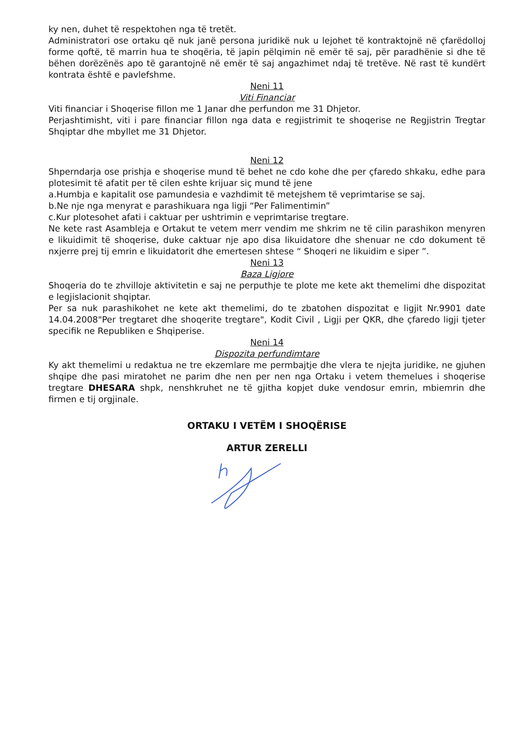ky nen, duhet të respektohen nga të tretët.
Administratori ose ortaku që nuk janë persona juridikë nuk u lejohet të kontraktojnë në çfarëdolloj forme qoftë, të marrin hua te shoqëria, të japin pëlqimin në emër të saj, për paradhënie si dhe të bëhen dorëzënës apo të garantojnë në emër të saj angazhimet ndaj të tretëve. Në rast të kundërt kontrata është e pavlefshme.
Neni 11
Viti Financiar
Viti financiar i Shoqerise fillon me 1 Janar dhe perfundon me 31 Dhjetor.
Perjashtimisht, viti i pare financiar fillon nga data e regjistrimit te shoqerise ne Regjistrin Tregtar Shqiptar dhe mbyllet me 31 Dhjetor.
Neni 12
Shperndarja ose prishja e shoqerise mund të behet ne cdo kohe dhe per çfaredo shkaku, edhe para plotesimit të afatit per të cilen eshte krijuar siç mund të jene
a.Humbja e kapitalit ose pamundesia e vazhdimit të metejshem të veprimtarise se saj.
b.Ne nje nga menyrat e parashikuara nga ligji “Per Falimentimin”
c.Kur plotesohet afati i caktuar per ushtrimin e veprimtarise tregtare.
Ne kete rast Asambleja e Ortakut te vetem merr vendim me shkrim ne të cilin parashikon menyren e likuidimit të shoqerise, duke caktuar nje apo disa likuidatore dhe shenuar ne cdo dokument të nxjerre prej tij emrin e likuidatorit dhe emertesen shtese “ Shoqeri ne likuidim e siper ”.
Neni 13
Baza Ligjore
Shoqeria do te zhvilloje aktivitetin e saj ne perputhje te plote me kete akt themelimi dhe dispozitat e legjislacionit shqiptar.
Per sa nuk parashikohet ne kete akt themelimi, do te zbatohen dispozitat e ligjit Nr.9901 date 14.04.2008"Per tregtaret dhe shoqerite tregtare", Kodit Civil , Ligji per QKR, dhe çfaredo ligji tjeter specifik ne Republiken e Shqiperise.
Neni 14
Dispozita perfundimtare
Ky akt themelimi u redaktua ne tre ekzemlare me permbajtje dhe vlera te njejta juridike, ne gjuhen shqipe dhe pasi miratohet ne parim dhe nen per nen nga Ortaku i vetem themelues i shoqerise tregtare DHESARA shpk, nenshkruhet ne të gjitha kopjet duke vendosur emrin, mbiemrin dhe firmen e tij orgjinale.
ORTAKU I VETËM I SHOQËRISE
ARTUR ZERELLI